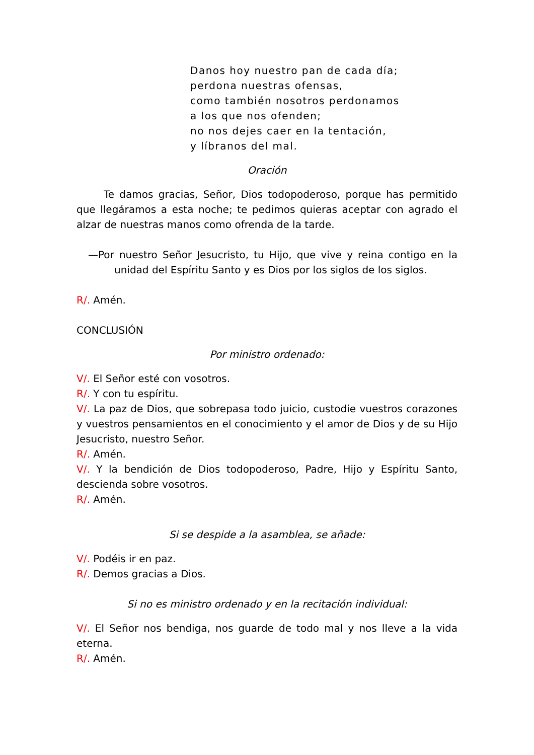Danos hoy nuestro pan de cada día;
perdona nuestras ofensas,
como también nosotros perdonamos
a los que nos ofenden;
no nos dejes caer en la tentación,
y líbranos del mal.
Oración
Te damos gracias, Señor, Dios todopoderoso, porque has permitido que llegáramos a esta noche; te pedimos quieras aceptar con agrado el alzar de nuestras manos como ofrenda de la tarde.
—Por nuestro Señor Jesucristo, tu Hijo, que vive y reina contigo en la unidad del Espíritu Santo y es Dios por los siglos de los siglos.
R/. Amén.
CONCLUSIÓN
Por ministro ordenado:
V/. El Señor esté con vosotros.
R/. Y con tu espíritu.
V/. La paz de Dios, que sobrepasa todo juicio, custodie vuestros corazones y vuestros pensamientos en el conocimiento y el amor de Dios y de su Hijo Jesucristo, nuestro Señor.
R/. Amén.
V/. Y la bendición de Dios todopoderoso, Padre, Hijo y Espíritu Santo, descienda sobre vosotros.
R/. Amén.
Si se despide a la asamblea, se añade:
V/. Podéis ir en paz.
R/. Demos gracias a Dios.
Si no es ministro ordenado y en la recitación individual:
V/. El Señor nos bendiga, nos guarde de todo mal y nos lleve a la vida eterna.
R/. Amén.